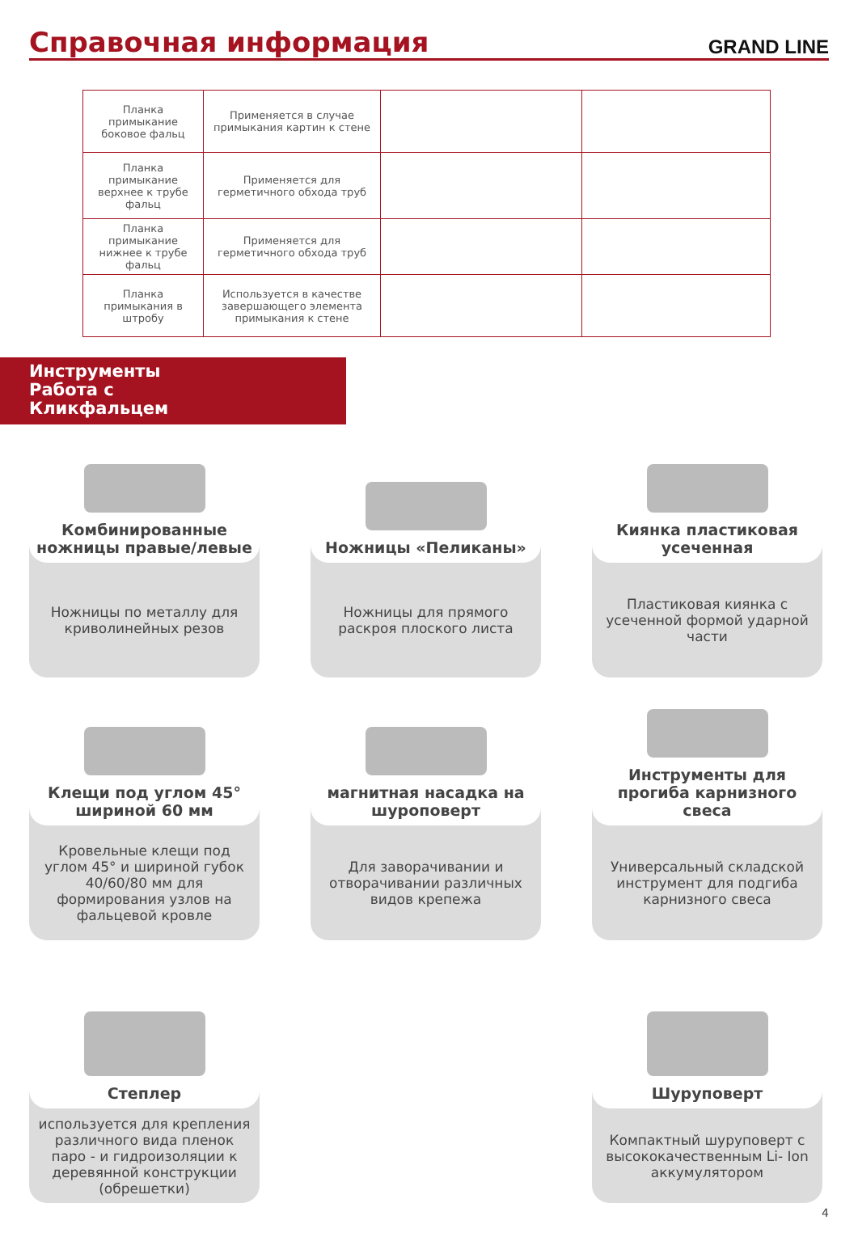Справочная информация
GRAND LINE
| Планка примыкание боковое фальц | Применяется в случае примыкания картин к стене | | |
| Планка примыкание верхнее к трубе фальц | Применяется для герметичного обхода труб | | |
| Планка примыкание нижнее к трубе фальц | Применяется для герметичного обхода труб | | |
| Планка примыкания в штробу | Используется в качестве завершающего элемента примыкания к стене | | |
Инструменты
Работа с
Кликфальцем
Комбинированные ножницы правые/левые
Ножницы по металлу для криволинейных резов
Ножницы «Пеликаны»
Ножницы для прямого раскроя плоского листа
Киянка пластиковая усеченная
Пластиковая киянка с усеченной формой ударной части
Клещи под углом 45° шириной 60 мм
Кровельные клещи под углом 45° и шириной губок 40/60/80 мм для формирования узлов на фальцевой кровле
магнитная насадка на шуроповерт
Для заворачивании и отворачивании различных видов крепежа
Инструменты для прогиба карнизного свеса
Универсальный складской инструмент для подгиба карнизного свеса
Степлер
используется для крепления различного вида пленок паро - и гидроизоляции к деревянной конструкции (обрешетки)
Шуруповерт
Компактный шуруповерт с высококачественным Li- Ion аккумулятором
4